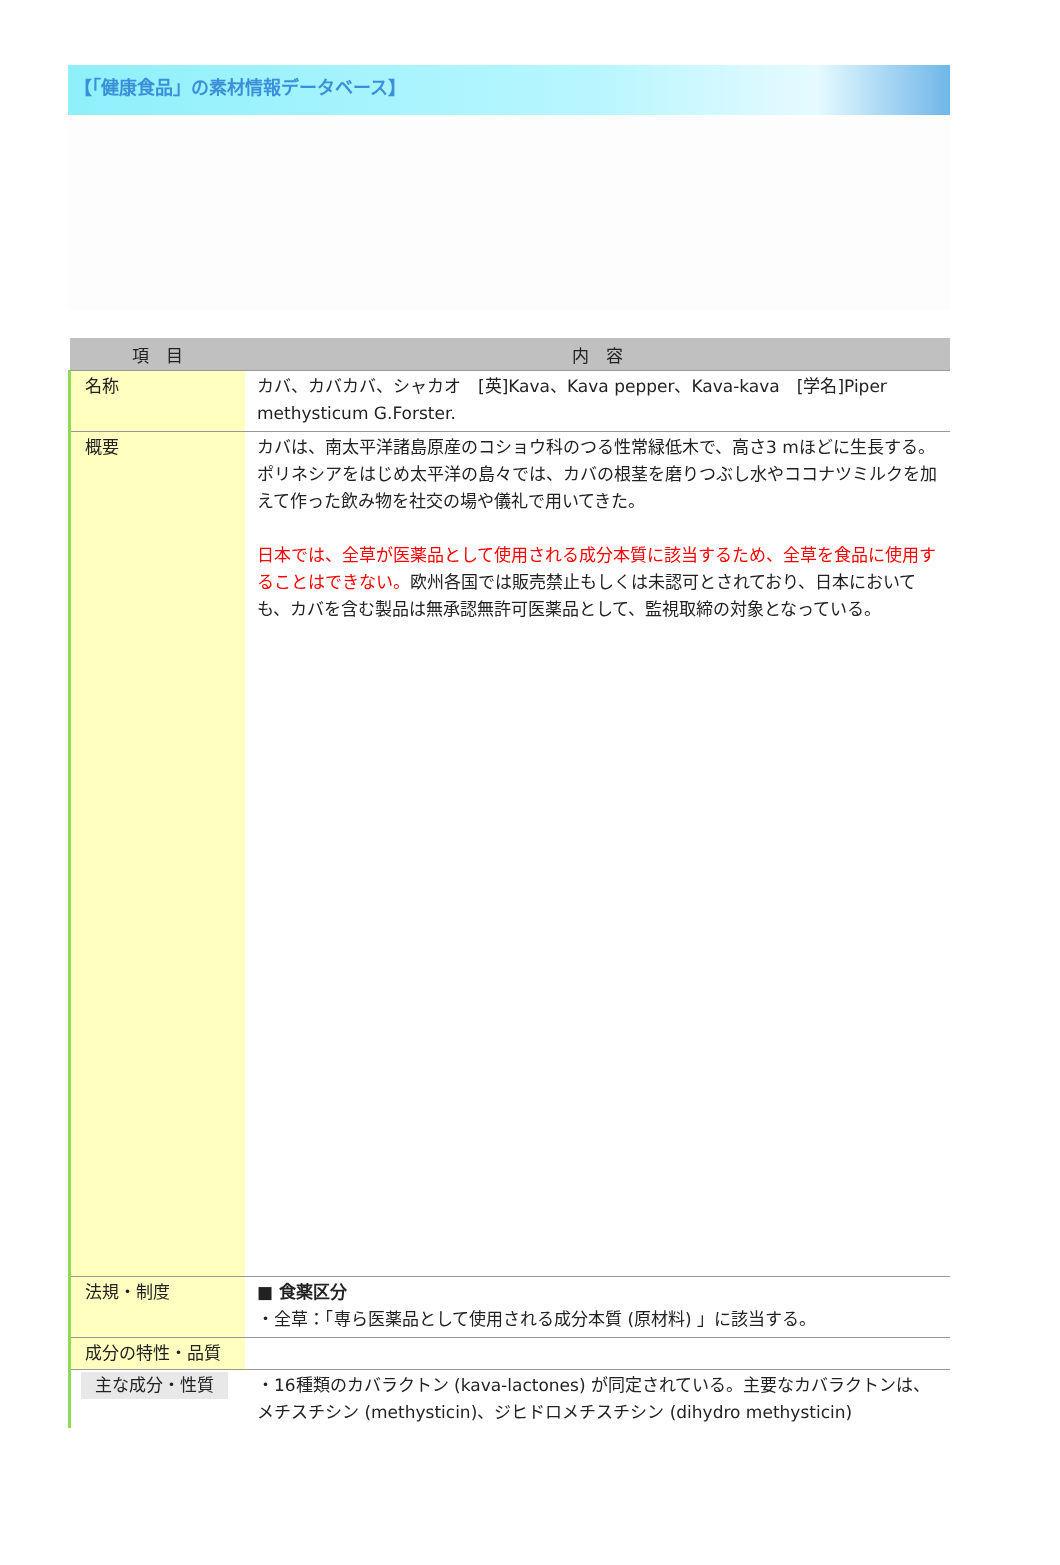【「健康食品」の素材情報データベース】
| 項 目 | 内 容 |
| --- | --- |
| 名称 | カバ、カバカバ、シャカオ [英]Kava、Kava pepper、Kava-kava [学名]Piper methysticum G.Forster. |
| 概要 | カバは、南太平洋諸島原産のコショウ科のつる性常緑低木で、高さ3 mほどに生長する。ポリネシアをはじめ太平洋の島々では、カバの根茎を磨りつぶし水やココナツミルクを加えて作った飲み物を社交の場や儀礼で用いてきた。 日本では、全草が医薬品として使用される成分本質に該当するため、全草を食品に使用することはできない。 欧州各国では販売禁止もしくは未認可とされており、日本においても、カバを含む製品は無承認無許可医薬品として、監視取締の対象となっている。 |
| 法規・制度 | ■ 食薬区分 ・全草：「専ら医薬品として使用される成分本質 (原材料) 」に該当する。 |
| 成分の特性・品質 | |
| 主な成分・性質 | ・16種類のカバラクトン (kava-lactones) が同定されている。主要なカバラクトンは、メチスチシン (methysticin)、ジヒドロメチスチシン (dihydro methysticin) |